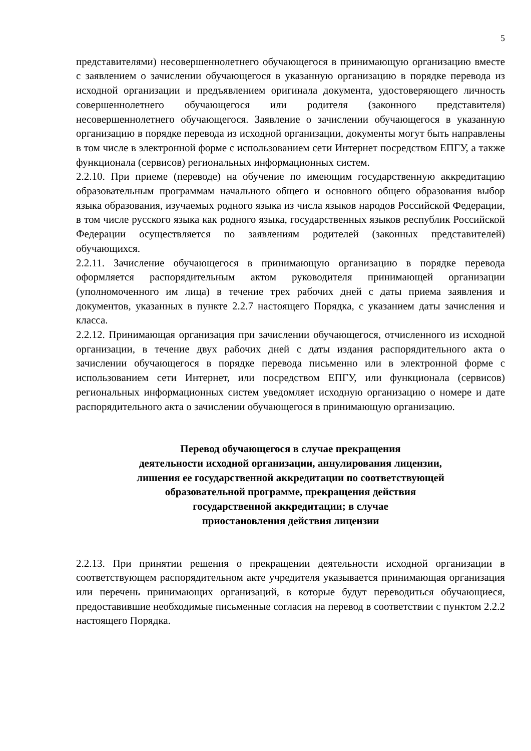5
представителями) несовершеннолетнего обучающегося в принимающую организацию вместе с заявлением о зачислении обучающегося в указанную организацию в порядке перевода из исходной организации и предъявлением оригинала документа, удостоверяющего личность совершеннолетнего обучающегося или родителя (законного представителя) несовершеннолетнего обучающегося. Заявление о зачислении обучающегося в указанную организацию в порядке перевода из исходной организации, документы могут быть направлены в том числе в электронной форме с использованием сети Интернет посредством ЕПГУ, а также функционала (сервисов) региональных информационных систем.
2.2.10. При приеме (переводе) на обучение по имеющим государственную аккредитацию образовательным программам начального общего и основного общего образования выбор языка образования, изучаемых родного языка из числа языков народов Российской Федерации, в том числе русского языка как родного языка, государственных языков республик Российской Федерации осуществляется по заявлениям родителей (законных представителей) обучающихся.
2.2.11. Зачисление обучающегося в принимающую организацию в порядке перевода оформляется распорядительным актом руководителя принимающей организации (уполномоченного им лица) в течение трех рабочих дней с даты приема заявления и документов, указанных в пункте 2.2.7 настоящего Порядка, с указанием даты зачисления и класса.
2.2.12. Принимающая организация при зачислении обучающегося, отчисленного из исходной организации, в течение двух рабочих дней с даты издания распорядительного акта о зачислении обучающегося в порядке перевода письменно или в электронной форме с использованием сети Интернет, или посредством ЕПГУ, или функционала (сервисов) региональных информационных систем уведомляет исходную организацию о номере и дате распорядительного акта о зачислении обучающегося в принимающую организацию.
Перевод обучающегося в случае прекращения
деятельности исходной организации, аннулирования лицензии,
лишения ее государственной аккредитации по соответствующей
образовательной программе, прекращения действия
государственной аккредитации; в случае
приостановления действия лицензии
2.2.13. При принятии решения о прекращении деятельности исходной организации в соответствующем распорядительном акте учредителя указывается принимающая организация или перечень принимающих организаций, в которые будут переводиться обучающиеся, предоставившие необходимые письменные согласия на перевод в соответствии с пунктом 2.2.2 настоящего Порядка.